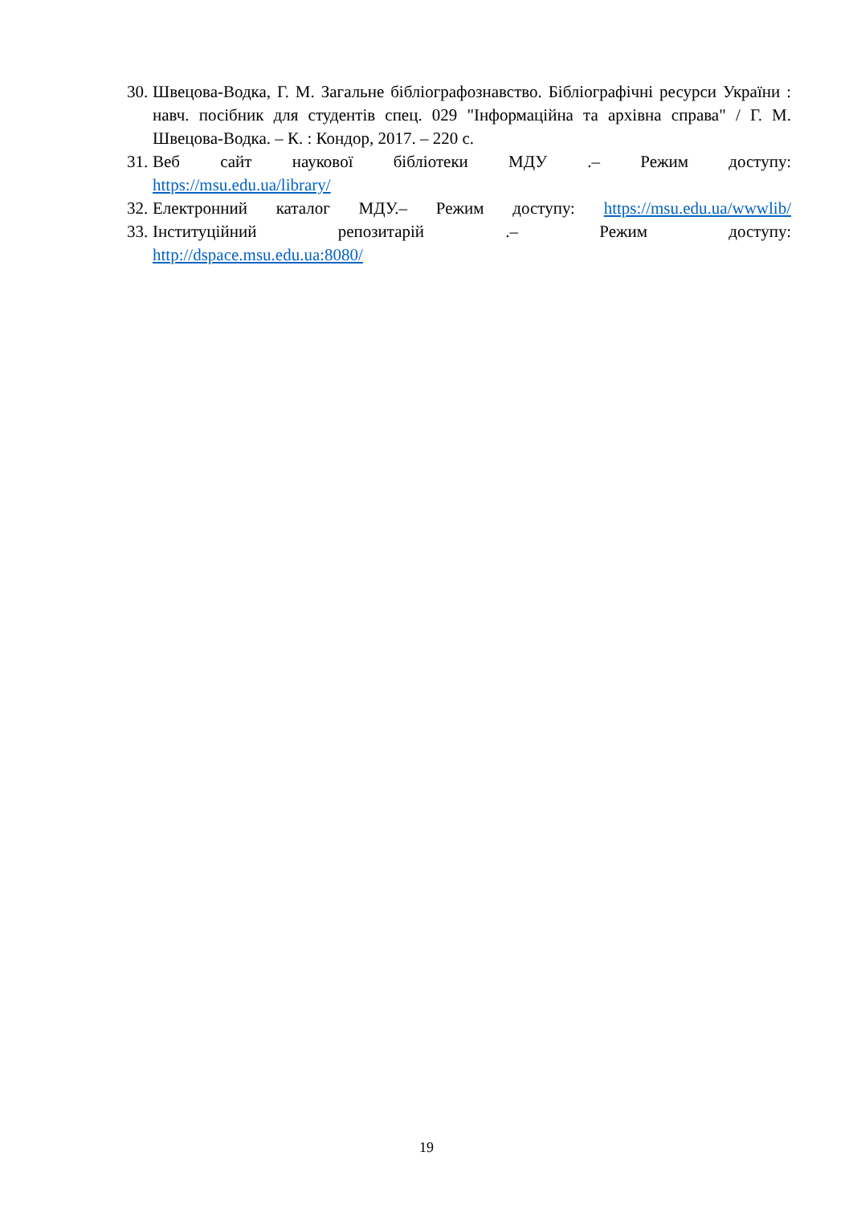30. Швецова-Водка, Г. М. Загальне бібліографознавство. Бібліографічні ресурси України : навч. посібник для студентів спец. 029 "Інформаційна та архівна справа" / Г. М. Швецова-Водка. – К. : Кондор, 2017. – 220 с.
31. Веб сайт наукової бібліотеки МДУ .– Режим доступу:
https://msu.edu.ua/library/
32. Електронний каталог МДУ.– Режим доступу: https://msu.edu.ua/wwwlib/
33. Інституційний репозитарій .– Режим доступу:
http://dspace.msu.edu.ua:8080/
19